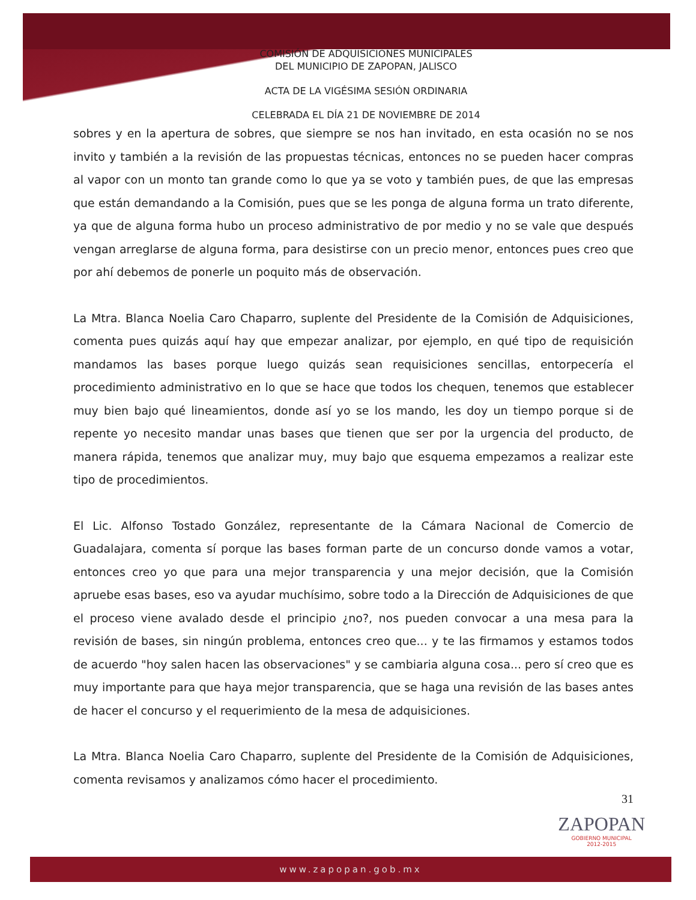COMISIÓN DE ADQUISICIONES MUNICIPALES
DEL MUNICIPIO DE ZAPOPAN, JALISCO
ACTA DE LA VIGÉSIMA SESIÓN ORDINARIA
CELEBRADA EL DÍA 21 DE NOVIEMBRE DE 2014
sobres y en la apertura de sobres, que siempre se nos han invitado, en esta ocasión no se nos invito y también a la revisión de las propuestas técnicas, entonces no se pueden hacer compras al vapor con un monto tan grande como lo que ya se voto y también pues, de que las empresas que están demandando a la Comisión, pues que se les ponga de alguna forma un trato diferente, ya que de alguna forma hubo un proceso administrativo de por medio y no se vale que después vengan arreglarse de alguna forma, para desistirse con un precio menor, entonces pues creo que por ahí debemos de ponerle un poquito más de observación.
La Mtra. Blanca Noelia Caro Chaparro, suplente del Presidente de la Comisión de Adquisiciones, comenta pues quizás aquí hay que empezar analizar, por ejemplo, en qué tipo de requisición mandamos las bases porque luego quizás sean requisiciones sencillas, entorpecería el procedimiento administrativo en lo que se hace que todos los chequen, tenemos que establecer muy bien bajo qué lineamientos, donde así yo se los mando, les doy un tiempo porque si de repente yo necesito mandar unas bases que tienen que ser por la urgencia del producto, de manera rápida, tenemos que analizar muy, muy bajo que esquema empezamos a realizar este tipo de procedimientos.
El Lic. Alfonso Tostado González, representante de la Cámara Nacional de Comercio de Guadalajara, comenta sí porque las bases forman parte de un concurso donde vamos a votar, entonces creo yo que para una mejor transparencia y una mejor decisión, que la Comisión apruebe esas bases, eso va ayudar muchísimo, sobre todo a la Dirección de Adquisiciones de que el proceso viene avalado desde el principio ¿no?, nos pueden convocar a una mesa para la revisión de bases, sin ningún problema, entonces creo que... y te las firmamos y estamos todos de acuerdo "hoy salen hacen las observaciones" y se cambiaria alguna cosa... pero sí creo que es muy importante para que haya mejor transparencia, que se haga una revisión de las bases antes de hacer el concurso y el requerimiento de la mesa de adquisiciones.
La Mtra. Blanca Noelia Caro Chaparro, suplente del Presidente de la Comisión de Adquisiciones, comenta revisamos y analizamos cómo hacer el procedimiento.
31
ZAPOPAN
GOBIERNO MUNICIPAL
2012-2015
www.zapopan.gob.mx